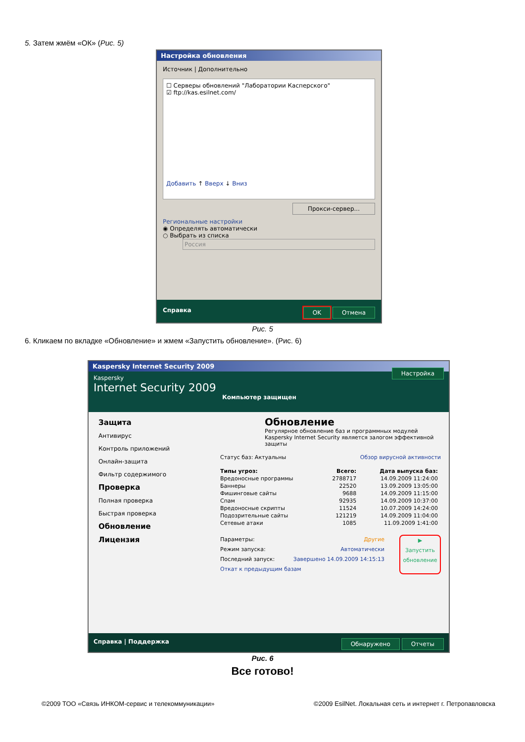5. Затем жмём «ОК» (Рис. 5)
Настройка обновления
Источник | Дополнительно
☐ Серверы обновлений "Лаборатории Касперского"
☑ ftp://kas.esilnet.com/
Добавить ↑ Вверх ↓ Вниз
Прокси-сервер...
Региональные настройки
◉ Определять автоматически
○ Выбрать из списка
Россия
Справка OK Отмена
Рис. 5
6. Кликаем по вкладке «Обновление» и жмем «Запустить обновление». (Рис. 6)
Kaspersky Internet Security 2009
Kaspersky
Internet Security 2009 Настройка
Компьютер защищен
Защита
Антивирус
Контроль приложений
Онлайн-защита
Фильтр содержимого
Проверка
Полная проверка
Быстрая проверка
Обновление
Лицензия
Обновление
Регулярное обновление баз и программных модулей Kaspersky Internet Security является залогом эффективной защиты
Статус баз: Актуальны Обзор вирусной активности
| Типы угроз: | Всего: | Дата выпуска баз: |
| --- | --- | --- |
| Вредоносные программы | 2788717 | 14.09.2009 11:24:00 |
| Баннеры | 22520 | 13.09.2009 13:05:00 |
| Фишинговые сайты | 9688 | 14.09.2009 11:15:00 |
| Спам | 92935 | 14.09.2009 10:37:00 |
| Вредоносные скрипты | 11524 | 10.07.2009 14:24:00 |
| Подозрительные сайты | 121219 | 14.09.2009 11:04:00 |
| Сетевые атаки | 1085 | 11.09.2009 1:41:00 |
Параметры: Другие
Режим запуска: Автоматически
Последний запуск: Завершено 14.09.2009 14:15:13
Откат к предыдущим базам
▶
Запустить обновление
Справка | Поддержка Обнаружено Отчеты
Рис. 6
Все готово!
©2009 ТОО «Связь ИНКОМ-сервис и телекоммуникации»
©2009 EsilNet. Локальная сеть и интернет г. Петропавловска